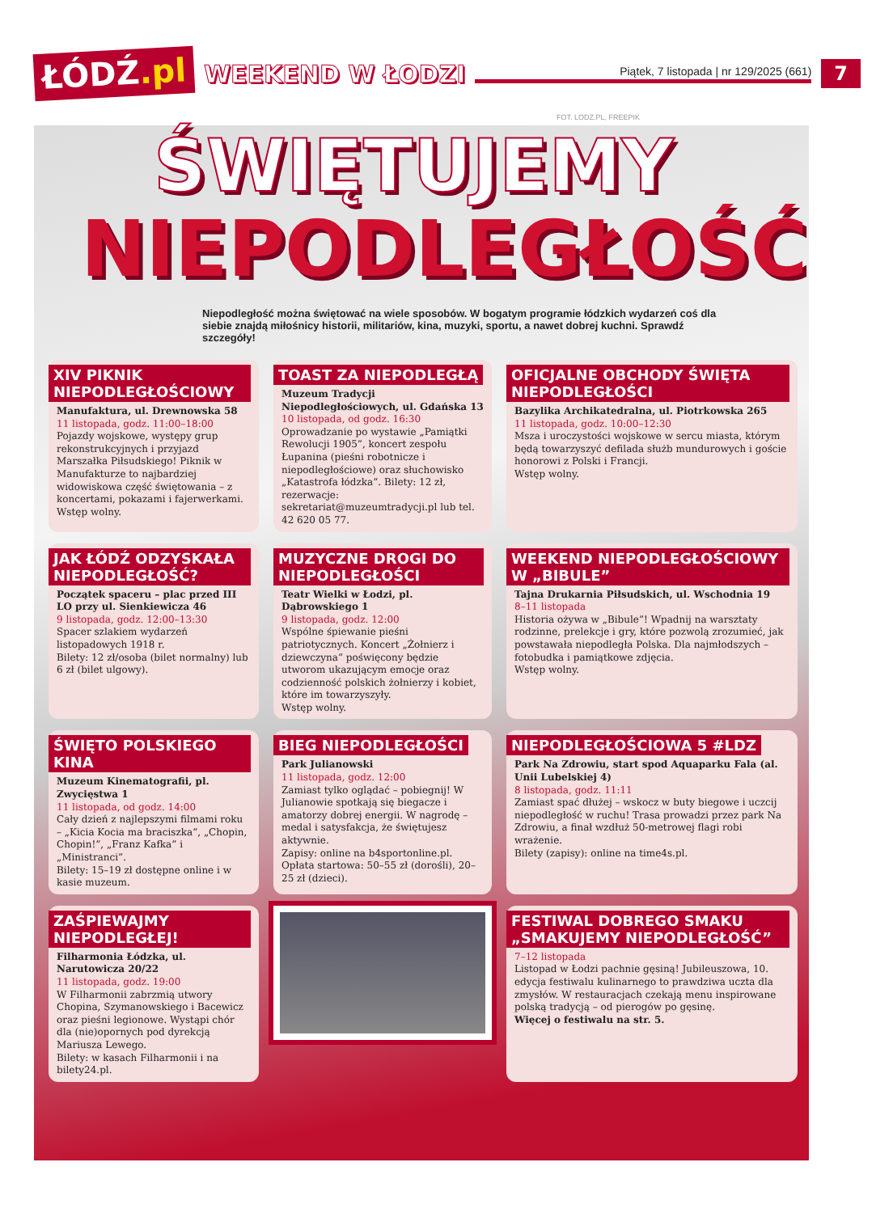ŁÓDŹ.pl
WEEKEND W ŁODZI
Piątek, 7 listopada | nr 129/2025 (661)
7
FOT. LODZ.PL, FREEPIK
ŚWIĘTUJEMY
NIEPODLEGŁOŚĆ
Niepodległość można świętować na wiele sposobów. W bogatym programie łódzkich wydarzeń coś dla siebie znajdą miłośnicy historii, militariów, kina, muzyki, sportu, a nawet dobrej kuchni. Sprawdź szczegóły!
XIV PIKNIK NIEPODLEGŁOŚCIOWY
Manufaktura, ul. Drewnowska 58
11 listopada, godz. 11:00–18:00
Pojazdy wojskowe, występy grup rekonstrukcyjnych i przyjazd Marszałka Piłsudskiego! Piknik w Manufakturze to najbardziej widowiskowa część świętowania – z koncertami, pokazami i fajerwerkami.
Wstęp wolny.
TOAST ZA NIEPODLEGŁĄ
Muzeum Tradycji Niepodległościowych, ul. Gdańska 13
10 listopada, od godz. 16:30
Oprowadzanie po wystawie „Pamiątki Rewolucji 1905”, koncert zespołu Łupanina (pieśni robotnicze i niepodległościowe) oraz słuchowisko „Katastrofa łódzka”. Bilety: 12 zł, rezerwacje: sekretariat@muzeumtradycji.pl lub tel. 42 620 05 77.
OFICJALNE OBCHODY ŚWIĘTA NIEPODLEGŁOŚCI
Bazylika Archikatedralna, ul. Piotrkowska 265
11 listopada, godz. 10:00–12:30
Msza i uroczystości wojskowe w sercu miasta, którym będą towarzyszyć defilada służb mundurowych i goście honorowi z Polski i Francji.
Wstęp wolny.
JAK ŁÓDŹ ODZYSKAŁA NIEPODLEGŁOŚĆ?
Początek spaceru – plac przed III LO przy ul. Sienkiewicza 46
9 listopada, godz. 12:00–13:30
Spacer szlakiem wydarzeń listopadowych 1918 r.
Bilety: 12 zł/osoba (bilet normalny) lub 6 zł (bilet ulgowy).
MUZYCZNE DROGI DO NIEPODLEGŁOŚCI
Teatr Wielki w Łodzi, pl. Dąbrowskiego 1
9 listopada, godz. 12:00
Wspólne śpiewanie pieśni patriotycznych. Koncert „Żołnierz i dziewczyna” poświęcony będzie utworom ukazującym emocje oraz codzienność polskich żołnierzy i kobiet, które im towarzyszyły.
Wstęp wolny.
WEEKEND NIEPODLEGŁOŚCIOWY W „BIBULE”
Tajna Drukarnia Piłsudskich, ul. Wschodnia 19
8–11 listopada
Historia ożywa w „Bibule”! Wpadnij na warsztaty rodzinne, prelekcje i gry, które pozwolą zrozumieć, jak powstawała niepodległa Polska. Dla najmłodszych – fotobudka i pamiątkowe zdjęcia.
Wstęp wolny.
ŚWIĘTO POLSKIEGO KINA
Muzeum Kinematografii, pl. Zwycięstwa 1
11 listopada, od godz. 14:00
Cały dzień z najlepszymi filmami roku – „Kicia Kocia ma braciszka”, „Chopin, Chopin!”, „Franz Kafka” i „Ministranci”.
Bilety: 15–19 zł dostępne online i w kasie muzeum.
BIEG NIEPODLEGŁOŚCI
Park Julianowski
11 listopada, godz. 12:00
Zamiast tylko oglądać – pobiegnij! W Julianowie spotkają się biegacze i amatorzy dobrej energii. W nagrodę – medal i satysfakcja, że świętujesz aktywnie.
Zapisy: online na b4sportonline.pl.
Opłata startowa: 50–55 zł (dorośli), 20–25 zł (dzieci).
NIEPODLEGŁOŚCIOWA 5 #LDZ
Park Na Zdrowiu, start spod Aquaparku Fala (al. Unii Lubelskiej 4)
8 listopada, godz. 11:11
Zamiast spać dłużej – wskocz w buty biegowe i uczcij niepodległość w ruchu! Trasa prowadzi przez park Na Zdrowiu, a finał wzdłuż 50-metrowej flagi robi wrażenie.
Bilety (zapisy): online na time4s.pl.
ZAŚPIEWAJMY NIEPODLEGŁEJ!
Filharmonia Łódzka, ul. Narutowicza 20/22
11 listopada, godz. 19:00
W Filharmonii zabrzmią utwory Chopina, Szymanowskiego i Bacewicz oraz pieśni legionowe. Wystąpi chór dla (nie)opornych pod dyrekcją Mariusza Lewego.
Bilety: w kasach Filharmonii i na bilety24.pl.
FESTIWAL DOBREGO SMAKU „SMAKUJEMY NIEPODLEGŁOŚĆ”
7–12 listopada
Listopad w Łodzi pachnie gęsiną! Jubileuszowa, 10. edycja festiwalu kulinarnego to prawdziwa uczta dla zmysłów. W restauracjach czekają menu inspirowane polską tradycją – od pierogów po gęsinę.
Więcej o festiwalu na str. 5.